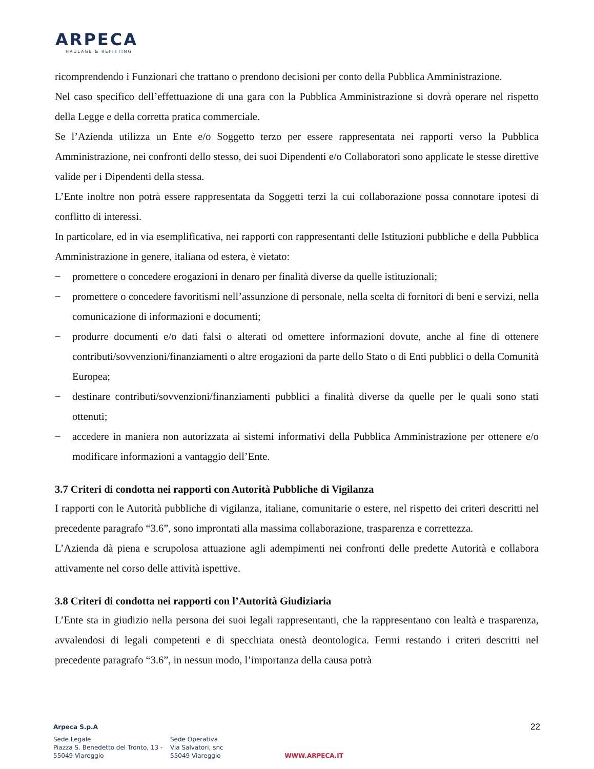ARPECA
HAULAGE & REFITTING
ricomprendendo i Funzionari che trattano o prendono decisioni per conto della Pubblica Amministrazione.
Nel caso specifico dell’effettuazione di una gara con la Pubblica Amministrazione si dovrà operare nel rispetto della Legge e della corretta pratica commerciale.
Se l’Azienda utilizza un Ente e/o Soggetto terzo per essere rappresentata nei rapporti verso la Pubblica Amministrazione, nei confronti dello stesso, dei suoi Dipendenti e/o Collaboratori sono applicate le stesse direttive valide per i Dipendenti della stessa.
L’Ente inoltre non potrà essere rappresentata da Soggetti terzi la cui collaborazione possa connotare ipotesi di conflitto di interessi.
In particolare, ed in via esemplificativa, nei rapporti con rappresentanti delle Istituzioni pubbliche e della Pubblica Amministrazione in genere, italiana od estera, è vietato:
− promettere o concedere erogazioni in denaro per finalità diverse da quelle istituzionali;
− promettere o concedere favoritismi nell’assunzione di personale, nella scelta di fornitori di beni e servizi, nella comunicazione di informazioni e documenti;
− produrre documenti e/o dati falsi o alterati od omettere informazioni dovute, anche al fine di ottenere contributi/sovvenzioni/finanziamenti o altre erogazioni da parte dello Stato o di Enti pubblici o della Comunità Europea;
− destinare contributi/sovvenzioni/finanziamenti pubblici a finalità diverse da quelle per le quali sono stati ottenuti;
− accedere in maniera non autorizzata ai sistemi informativi della Pubblica Amministrazione per ottenere e/o modificare informazioni a vantaggio dell’Ente.
3.7 Criteri di condotta nei rapporti con Autorità Pubbliche di Vigilanza
I rapporti con le Autorità pubbliche di vigilanza, italiane, comunitarie o estere, nel rispetto dei criteri descritti nel precedente paragrafo “3.6”, sono improntati alla massima collaborazione, trasparenza e correttezza.
L’Azienda dà piena e scrupolosa attuazione agli adempimenti nei confronti delle predette Autorità e collabora attivamente nel corso delle attività ispettive.
3.8 Criteri di condotta nei rapporti con l’Autorità Giudiziaria
L’Ente sta in giudizio nella persona dei suoi legali rappresentanti, che la rappresentano con lealtà e trasparenza, avvalendosi di legali competenti e di specchiata onestà deontologica. Fermi restando i criteri descritti nel precedente paragrafo “3.6”, in nessun modo, l’importanza della causa potrà
22
Arpeca S.p.A
Sede Legale
Piazza S. Benedetto del Tronto, 13 -
55049 Viareggio
Sede Operativa
Via Salvatori, snc
55049 Viareggio
WWW.ARPECA.IT